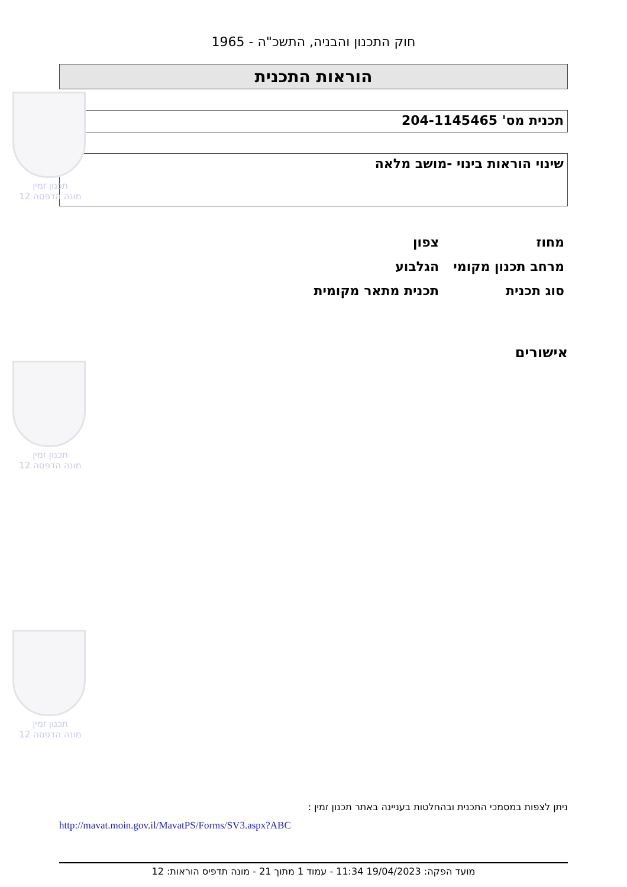תכנון זמין
מונה הדפסה 12
תכנון זמין
מונה הדפסה 12
תכנון זמין
מונה הדפסה 12
חוק התכנון והבניה, התשכ"ה - 1965
הוראות התכנית
תכנית מס' 204-1145465
שינוי הוראות בינוי -מושב מלאה
| מחוז | צפון |
| מרחב תכנון מקומי | הגלבוע |
| סוג תכנית | תכנית מתאר מקומית |
אישורים
ניתן לצפות במסמכי התכנית ובהחלטות בעניינה באתר תכנון זמין :
http://mavat.moin.gov.il/MavatPS/Forms/SV3.aspx?ABC
מועד הפקה: 19/04/2023 11:34 - עמוד 1 מתוך 21 - מונה תדפיס הוראות: 12